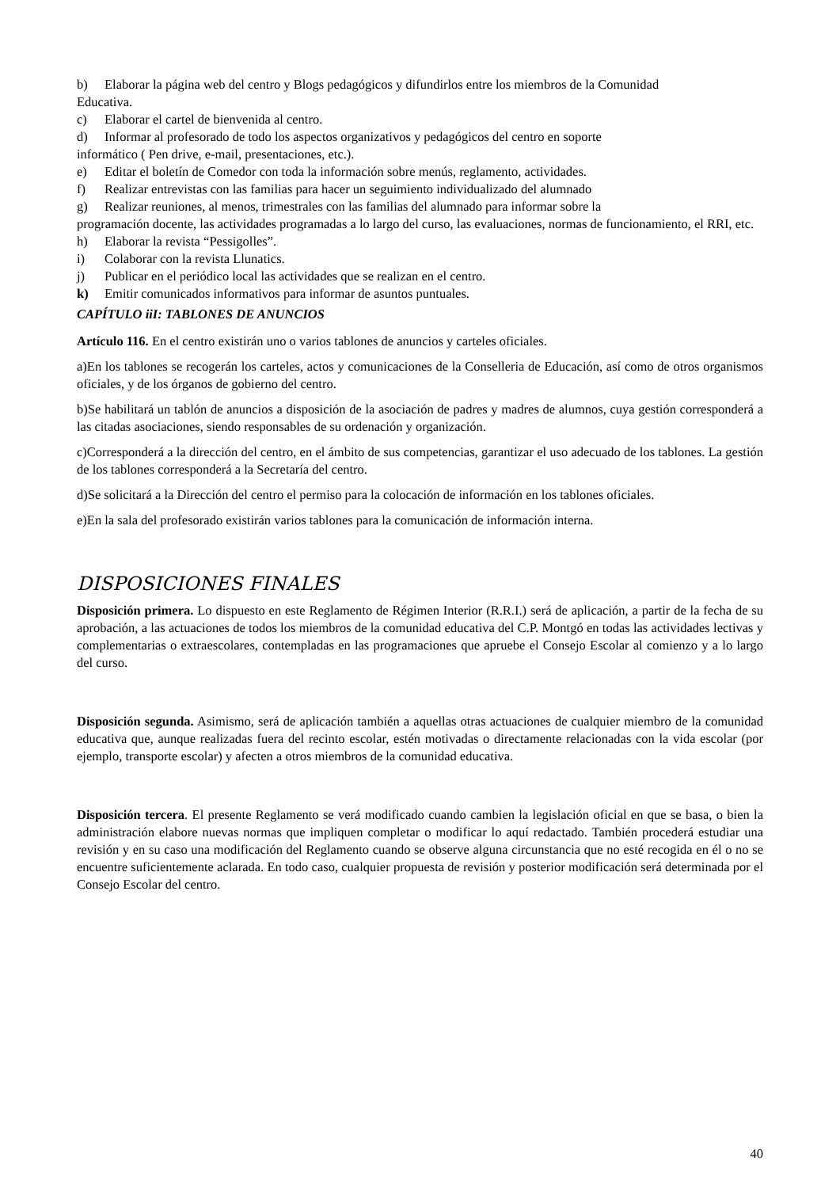b) Elaborar la página web del centro y Blogs pedagógicos y difundirlos entre los miembros de la Comunidad
Educativa.
c) Elaborar el cartel de bienvenida al centro.
d) Informar al profesorado de todo los aspectos organizativos y pedagógicos del centro en soporte
informático ( Pen drive, e-mail, presentaciones, etc.).
e) Editar el boletín de Comedor con toda la información sobre menús, reglamento, actividades.
f) Realizar entrevistas con las familias para hacer un seguimiento individualizado del alumnado
g) Realizar reuniones, al menos, trimestrales con las familias del alumnado para informar sobre la
programación docente, las actividades programadas a lo largo del curso, las evaluaciones, normas de funcionamiento, el RRI, etc.
h) Elaborar la revista “Pessigolles”.
i) Colaborar con la revista Llunatics.
j) Publicar en el periódico local las actividades que se realizan en el centro.
k) Emitir comunicados informativos para informar de asuntos puntuales.
CAPÍTULO iiI: TABLONES DE ANUNCIOS
Artículo 116. En el centro existirán uno o varios tablones de anuncios y carteles oficiales.
a)En los tablones se recogerán los carteles, actos y comunicaciones de la Conselleria de Educación, así como de otros organismos oficiales, y de los órganos de gobierno del centro.
b)Se habilitará un tablón de anuncios a disposición de la asociación de padres y madres de alumnos, cuya gestión corresponderá a las citadas asociaciones, siendo responsables de su ordenación y organización.
c)Corresponderá a la dirección del centro, en el ámbito de sus competencias, garantizar el uso adecuado de los tablones. La gestión de los tablones corresponderá a la Secretaría del centro.
d)Se solicitará a la Dirección del centro el permiso para la colocación de información en los tablones oficiales.
e)En la sala del profesorado existirán varios tablones para la comunicación de información interna.
DISPOSICIONES FINALES
Disposición primera. Lo dispuesto en este Reglamento de Régimen Interior (R.R.I.) será de aplicación, a partir de la fecha de su aprobación, a las actuaciones de todos los miembros de la comunidad educativa del C.P. Montgó en todas las actividades lectivas y complementarias o extraescolares, contempladas en las programaciones que apruebe el Consejo Escolar al comienzo y a lo largo del curso.
Disposición segunda. Asimismo, será de aplicación también a aquellas otras actuaciones de cualquier miembro de la comunidad educativa que, aunque realizadas fuera del recinto escolar, estén motivadas o directamente relacionadas con la vida escolar (por ejemplo, transporte escolar) y afecten a otros miembros de la comunidad educativa.
Disposición tercera. El presente Reglamento se verá modificado cuando cambien la legislación oficial en que se basa, o bien la administración elabore nuevas normas que impliquen completar o modificar lo aquí redactado. También procederá estudiar una revisión y en su caso una modificación del Reglamento cuando se observe alguna circunstancia que no esté recogida en él o no se encuentre suficientemente aclarada. En todo caso, cualquier propuesta de revisión y posterior modificación será determinada por el Consejo Escolar del centro.
40